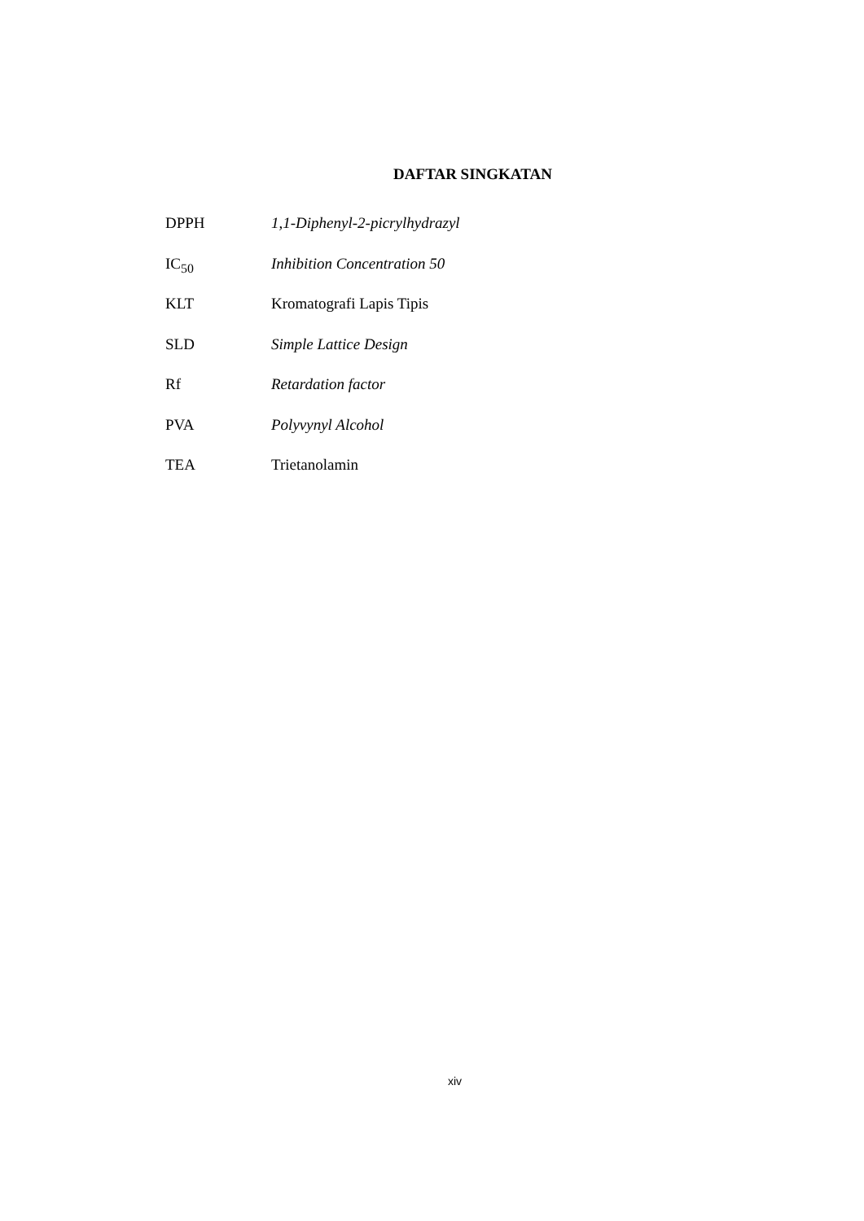DAFTAR SINGKATAN
DPPH 1,1-Diphenyl-2-picrylhydrazyl
IC<sub>50</sub> Inhibition Concentration 50
KLT Kromatografi Lapis Tipis
SLD Simple Lattice Design
Rf Retardation factor
PVA Polyvynyl Alcohol
TEA Trietanolamin
xiv